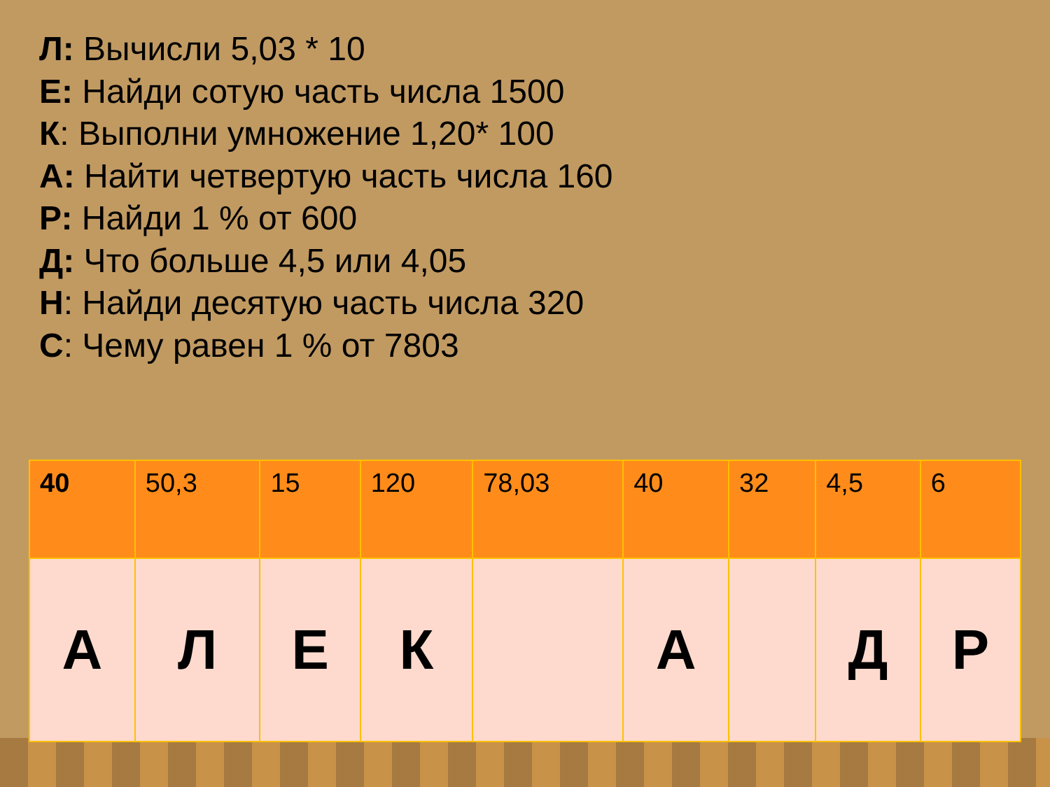Л: Вычисли 5,03 * 10
Е: Найди сотую часть числа 1500
К: Выполни умножение 1,20* 100
А: Найти четвертую часть числа 160
Р: Найди 1 % от 600
Д: Что больше 4,5 или 4,05
Н: Найди десятую часть числа 320
С: Чему равен 1 % от 7803
| 40 | 50,3 | 15 | 120 | 78,03 | 40 | 32 | 4,5 | 6 |
| А | Л | Е | К | | А | | Д | Р |